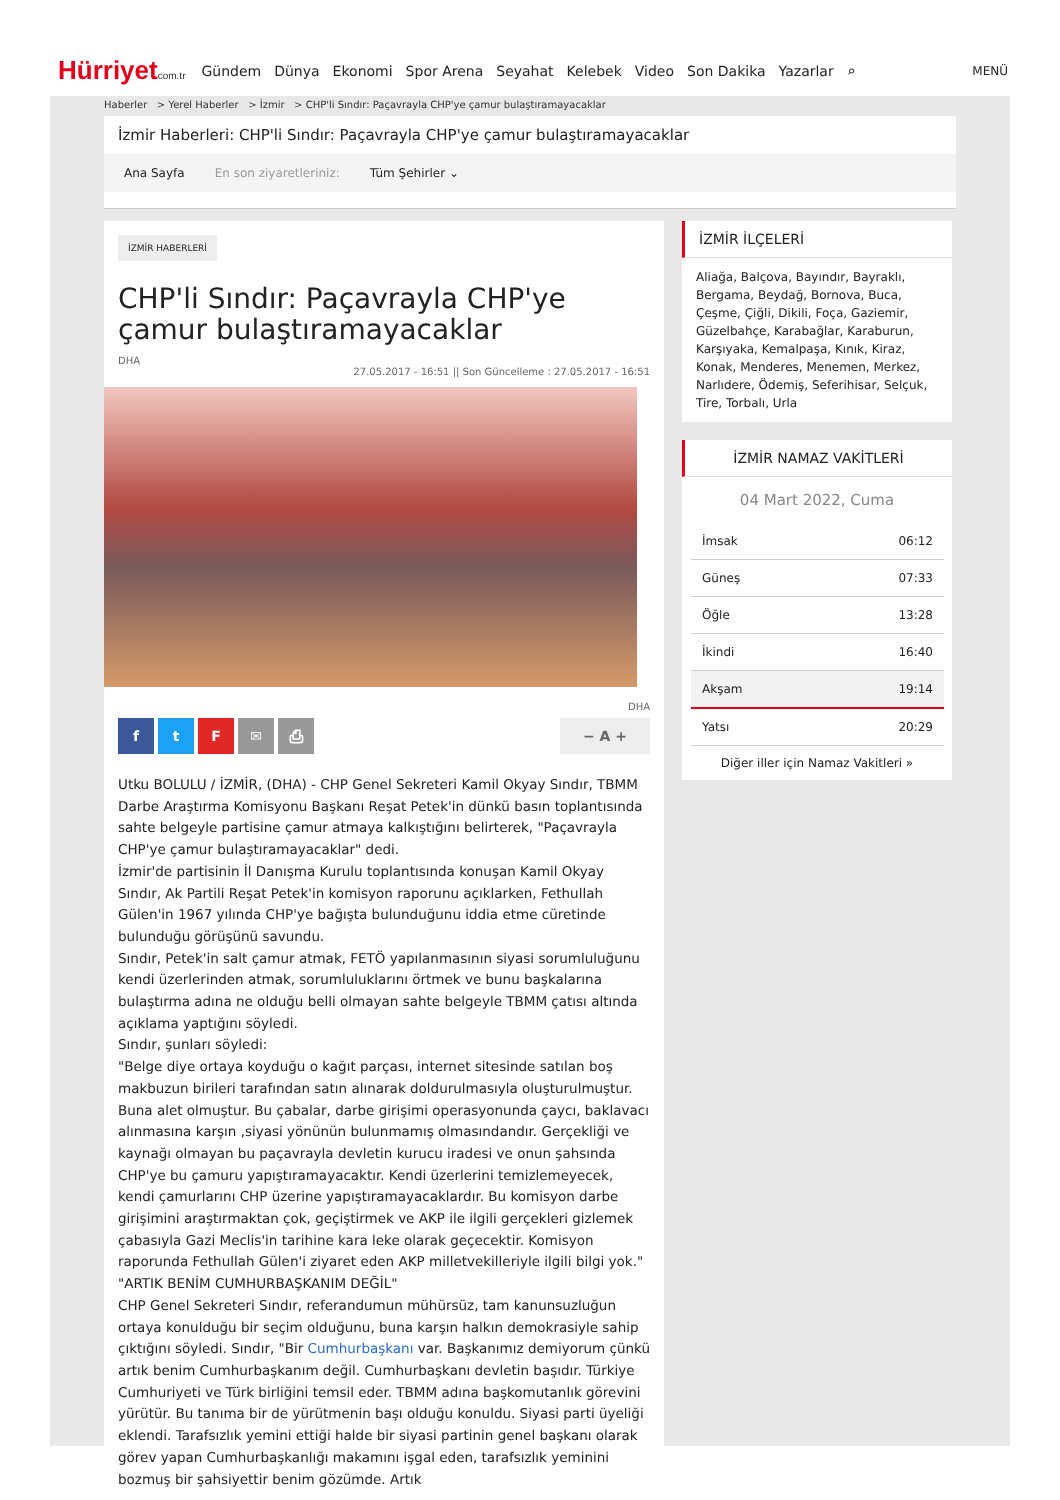Hürriyetcom.tr
Gündem Dünya Ekonomi Spor Arena Seyahat Kelebek Video Son Dakika Yazarlar ⌕
MENÜ
Haberler > Yerel Haberler > İzmir > CHP'li Sındır: Paçavrayla CHP'ye çamur bulaştıramayacaklar
İzmir Haberleri: CHP'li Sındır: Paçavrayla CHP'ye çamur bulaştıramayacaklar
Ana Sayfa En son ziyaretleriniz: Tüm Şehirler ⌄
İZMİR HABERLERİ
CHP'li Sındır: Paçavrayla CHP'ye çamur bulaştıramayacaklar
DHA
27.05.2017 - 16:51 || Son Güncelleme : 27.05.2017 - 16:51
DHA
ftF ✉ ⎙ − A +
Utku BOLULU / İZMİR, (DHA) - CHP Genel Sekreteri Kamil Okyay Sındır, TBMM Darbe Araştırma Komisyonu Başkanı Reşat Petek'in dünkü basın toplantısında sahte belgeyle partisine çamur atmaya kalkıştığını belirterek, "Paçavrayla CHP'ye çamur bulaştıramayacaklar" dedi.
İzmir'de partisinin İl Danışma Kurulu toplantısında konuşan Kamil Okyay Sındır, Ak Partili Reşat Petek'in komisyon raporunu açıklarken, Fethullah Gülen'in 1967 yılında CHP'ye bağışta bulunduğunu iddia etme cüretinde bulunduğu görüşünü savundu.
Sındır, Petek'in salt çamur atmak, FETÖ yapılanmasının siyasi sorumluluğunu kendi üzerlerinden atmak, sorumluluklarını örtmek ve bunu başkalarına bulaştırma adına ne olduğu belli olmayan sahte belgeyle TBMM çatısı altında açıklama yaptığını söyledi.
Sındır, şunları söyledi:
"Belge diye ortaya koyduğu o kağıt parçası, internet sitesinde satılan boş makbuzun birileri tarafından satın alınarak doldurulmasıyla oluşturulmuştur. Buna alet olmuştur. Bu çabalar, darbe girişimi operasyonunda çaycı, baklavacı alınmasına karşın ,siyasi yönünün bulunmamış olmasındandır. Gerçekliği ve kaynağı olmayan bu paçavrayla devletin kurucu iradesi ve onun şahsında CHP'ye bu çamuru yapıştıramayacaktır. Kendi üzerlerini temizlemeyecek, kendi çamurlarını CHP üzerine yapıştıramayacaklardır. Bu komisyon darbe girişimini araştırmaktan çok, geçiştirmek ve AKP ile ilgili gerçekleri gizlemek çabasıyla Gazi Meclis'in tarihine kara leke olarak geçecektir. Komisyon raporunda Fethullah Gülen'i ziyaret eden AKP milletvekilleriyle ilgili bilgi yok."
"ARTIK BENİM CUMHURBAŞKANIM DEĞİL"
CHP Genel Sekreteri Sındır, referandumun mühürsüz, tam kanunsuzluğun ortaya konulduğu bir seçim olduğunu, buna karşın halkın demokrasiyle sahip çıktığını söyledi. Sındır, "Bir Cumhurbaşkanı var. Başkanımız demiyorum çünkü artık benim Cumhurbaşkanım değil. Cumhurbaşkanı devletin başıdır. Türkiye Cumhuriyeti ve Türk birliğini temsil eder. TBMM adına başkomutanlık görevini yürütür. Bu tanıma bir de yürütmenin başı olduğu konuldu. Siyasi parti üyeliği eklendi. Tarafsızlık yemini ettiği halde bir siyasi partinin genel başkanı olarak görev yapan Cumhurbaşkanlığı makamını işgal eden, tarafsızlık yeminini bozmuş bir şahsiyettir benim gözümde. Artık
İZMİR İLÇELERİ
Aliağa, Balçova, Bayındır, Bayraklı, Bergama, Beydağ, Bornova, Buca, Çeşme, Çiğli, Dikili, Foça, Gaziemir, Güzelbahçe, Karabağlar, Karaburun, Karşıyaka, Kemalpaşa, Kınık, Kiraz, Konak, Menderes, Menemen, Merkez, Narlıdere, Ödemiş, Seferihisar, Selçuk, Tire, Torbalı, Urla
İZMİR NAMAZ VAKİTLERİ
04 Mart 2022, Cuma
| İmsak | 06:12 |
| Güneş | 07:33 |
| Öğle | 13:28 |
| İkindi | 16:40 |
| Akşam | 19:14 |
| Yatsı | 20:29 |
Diğer iller için Namaz Vakitleri »